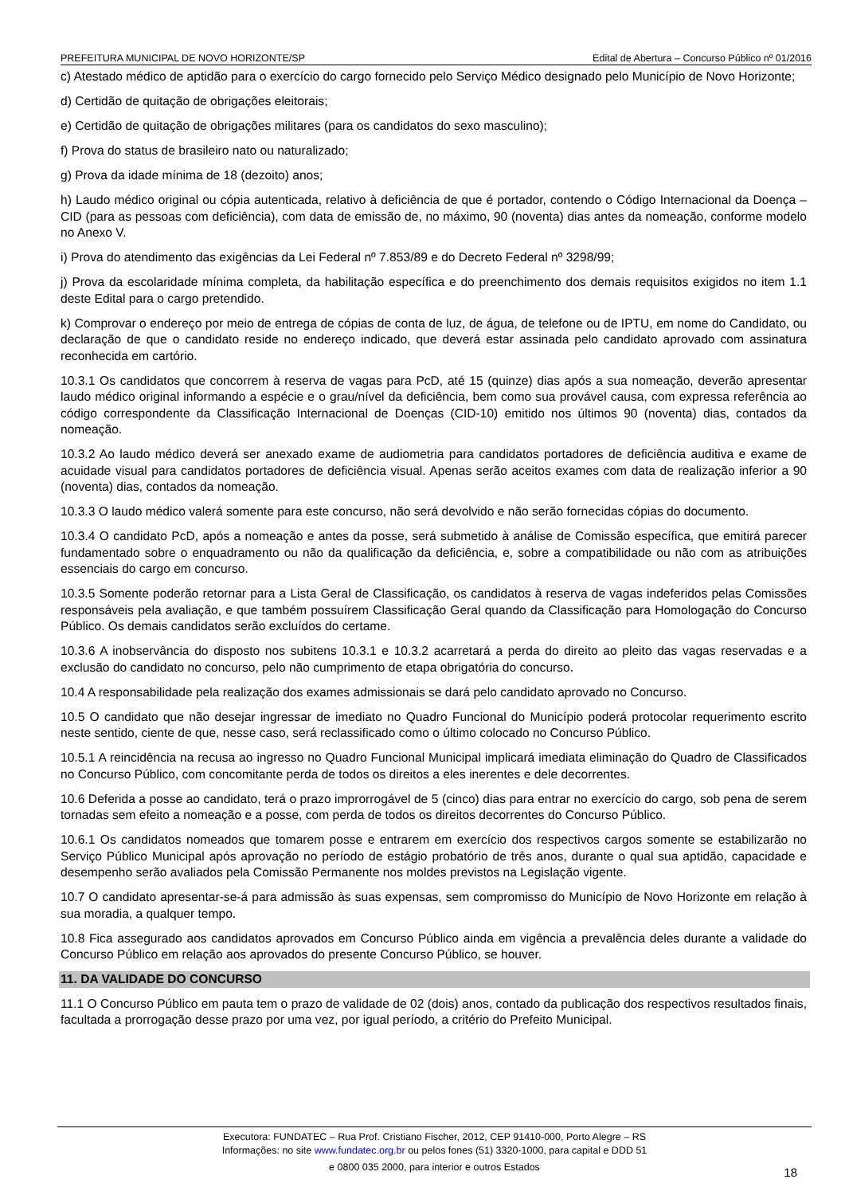PREFEITURA MUNICIPAL DE NOVO HORIZONTE/SP Edital de Abertura – Concurso Público nº 01/2016
c) Atestado médico de aptidão para o exercício do cargo fornecido pelo Serviço Médico designado pelo Município de Novo Horizonte;
d) Certidão de quitação de obrigações eleitorais;
e) Certidão de quitação de obrigações militares (para os candidatos do sexo masculino);
f) Prova do status de brasileiro nato ou naturalizado;
g) Prova da idade mínima de 18 (dezoito) anos;
h) Laudo médico original ou cópia autenticada, relativo à deficiência de que é portador, contendo o Código Internacional da Doença – CID (para as pessoas com deficiência), com data de emissão de, no máximo, 90 (noventa) dias antes da nomeação, conforme modelo no Anexo V.
i) Prova do atendimento das exigências da Lei Federal nº 7.853/89 e do Decreto Federal nº 3298/99;
j) Prova da escolaridade mínima completa, da habilitação específica e do preenchimento dos demais requisitos exigidos no item 1.1 deste Edital para o cargo pretendido.
k) Comprovar o endereço por meio de entrega de cópias de conta de luz, de água, de telefone ou de IPTU, em nome do Candidato, ou declaração de que o candidato reside no endereço indicado, que deverá estar assinada pelo candidato aprovado com assinatura reconhecida em cartório.
10.3.1 Os candidatos que concorrem à reserva de vagas para PcD, até 15 (quinze) dias após a sua nomeação, deverão apresentar laudo médico original informando a espécie e o grau/nível da deficiência, bem como sua provável causa, com expressa referência ao código correspondente da Classificação Internacional de Doenças (CID-10) emitido nos últimos 90 (noventa) dias, contados da nomeação.
10.3.2 Ao laudo médico deverá ser anexado exame de audiometria para candidatos portadores de deficiência auditiva e exame de acuidade visual para candidatos portadores de deficiência visual. Apenas serão aceitos exames com data de realização inferior a 90 (noventa) dias, contados da nomeação.
10.3.3 O laudo médico valerá somente para este concurso, não será devolvido e não serão fornecidas cópias do documento.
10.3.4 O candidato PcD, após a nomeação e antes da posse, será submetido à análise de Comissão específica, que emitirá parecer fundamentado sobre o enquadramento ou não da qualificação da deficiência, e, sobre a compatibilidade ou não com as atribuições essenciais do cargo em concurso.
10.3.5 Somente poderão retornar para a Lista Geral de Classificação, os candidatos à reserva de vagas indeferidos pelas Comissões responsáveis pela avaliação, e que também possuírem Classificação Geral quando da Classificação para Homologação do Concurso Público. Os demais candidatos serão excluídos do certame.
10.3.6 A inobservância do disposto nos subitens 10.3.1 e 10.3.2 acarretará a perda do direito ao pleito das vagas reservadas e a exclusão do candidato no concurso, pelo não cumprimento de etapa obrigatória do concurso.
10.4 A responsabilidade pela realização dos exames admissionais se dará pelo candidato aprovado no Concurso.
10.5 O candidato que não desejar ingressar de imediato no Quadro Funcional do Município poderá protocolar requerimento escrito neste sentido, ciente de que, nesse caso, será reclassificado como o último colocado no Concurso Público.
10.5.1 A reincidência na recusa ao ingresso no Quadro Funcional Municipal implicará imediata eliminação do Quadro de Classificados no Concurso Público, com concomitante perda de todos os direitos a eles inerentes e dele decorrentes.
10.6 Deferida a posse ao candidato, terá o prazo improrrogável de 5 (cinco) dias para entrar no exercício do cargo, sob pena de serem tornadas sem efeito a nomeação e a posse, com perda de todos os direitos decorrentes do Concurso Público.
10.6.1 Os candidatos nomeados que tomarem posse e entrarem em exercício dos respectivos cargos somente se estabilizarão no Serviço Público Municipal após aprovação no período de estágio probatório de três anos, durante o qual sua aptidão, capacidade e desempenho serão avaliados pela Comissão Permanente nos moldes previstos na Legislação vigente.
10.7 O candidato apresentar-se-á para admissão às suas expensas, sem compromisso do Município de Novo Horizonte em relação à sua moradia, a qualquer tempo.
10.8 Fica assegurado aos candidatos aprovados em Concurso Público ainda em vigência a prevalência deles durante a validade do Concurso Público em relação aos aprovados do presente Concurso Público, se houver.
11. DA VALIDADE DO CONCURSO
11.1 O Concurso Público em pauta tem o prazo de validade de 02 (dois) anos, contado da publicação dos respectivos resultados finais, facultada a prorrogação desse prazo por uma vez, por igual período, a critério do Prefeito Municipal.
Executora: FUNDATEC – Rua Prof. Cristiano Fischer, 2012, CEP 91410-000, Porto Alegre – RS
Informações: no site www.fundatec.org.br ou pelos fones (51) 3320-1000, para capital e DDD 51
e 0800 035 2000, para interior e outros Estados
18